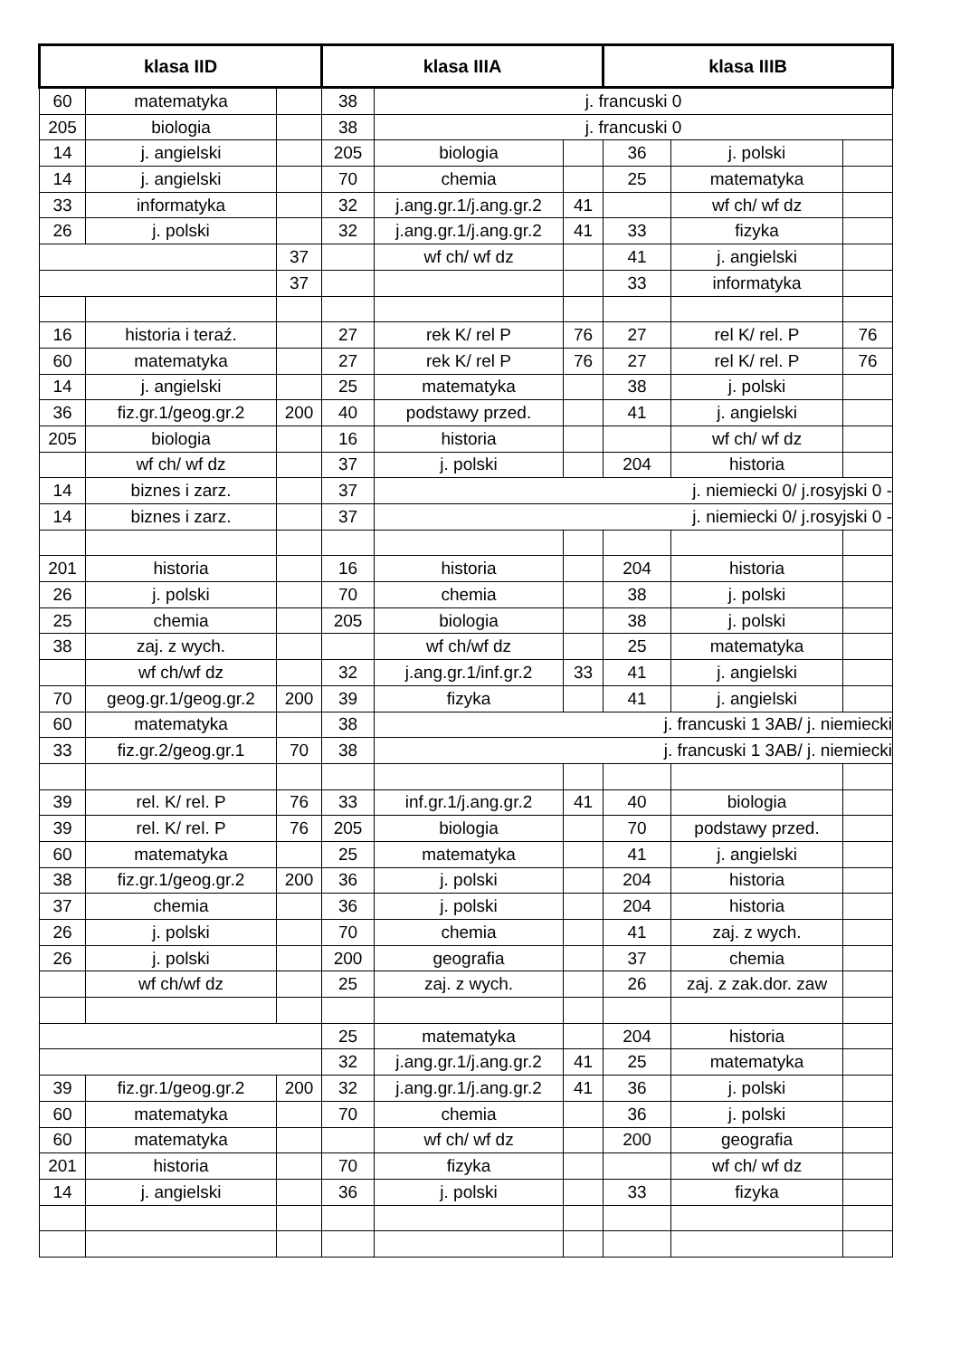| klasa IID | | | klasa IIIA | | | klasa IIIB | | |
| --- | --- | --- | --- | --- | --- | --- | --- | --- |
| 60 | matematyka | | 38 | j. francuski 0 | | | | |
| 205 | biologia | | 38 | j. francuski 0 | | | | |
| 14 | j. angielski | | 205 | biologia | | 36 | j. polski | |
| 14 | j. angielski | | 70 | chemia | | 25 | matematyka | |
| 33 | informatyka | | 32 | j.ang.gr.1/j.ang.gr.2 | 41 | | wf ch/ wf dz | |
| 26 | j. polski | | 32 | j.ang.gr.1/j.ang.gr.2 | 41 | 33 | fizyka | |
| | | 37 | | wf ch/ wf dz | | 41 | j. angielski | |
| | | 37 | | | | 33 | informatyka | |
| 16 | historia i teraź. | | 27 | rek K/ rel P | 76 | 27 | rel K/ rel. P | 76 |
| 60 | matematyka | | 27 | rek K/ rel P | 76 | 27 | rel K/ rel. P | 76 |
| 14 | j. angielski | | 25 | matematyka | | 38 | j. polski | |
| 36 | fiz.gr.1/geog.gr.2 | 200 | 40 | podstawy przed. | | 41 | j. angielski | |
| 205 | biologia | | 16 | historia | | | wf ch/ wf dz | |
| | wf ch/ wf dz | | 37 | j. polski | | 204 | historia | |
| 14 | biznes i zarz. | | 37 | j. niemiecki 0/ j.rosyjski 0 - | | | | |
| 14 | biznes i zarz. | | 37 | j. niemiecki 0/ j.rosyjski 0 - | | | | |
| 201 | historia | | 16 | historia | | 204 | historia | |
| 26 | j. polski | | 70 | chemia | | 38 | j. polski | |
| 25 | chemia | | 205 | biologia | | 38 | j. polski | |
| 38 | zaj. z wych. | | | wf ch/wf dz | | 25 | matematyka | |
| | wf ch/wf dz | | 32 | j.ang.gr.1/inf.gr.2 | 33 | 41 | j. angielski | |
| 70 | geog.gr.1/geog.gr.2 | 200 | 39 | fizyka | | 41 | j. angielski | |
| 60 | matematyka | | 38 | j. francuski 1 3AB/ j. niemiecki | | | | |
| 33 | fiz.gr.2/geog.gr.1 | 70 | 38 | j. francuski 1 3AB/ j. niemiecki | | | | |
| 39 | rel. K/ rel. P | 76 | 33 | inf.gr.1/j.ang.gr.2 | 41 | 40 | biologia | |
| 39 | rel. K/ rel. P | 76 | 205 | biologia | | 70 | podstawy przed. | |
| 60 | matematyka | | 25 | matematyka | | 41 | j. angielski | |
| 38 | fiz.gr.1/geog.gr.2 | 200 | 36 | j. polski | | 204 | historia | |
| 37 | chemia | | 36 | j. polski | | 204 | historia | |
| 26 | j. polski | | 70 | chemia | | 41 | zaj. z wych. | |
| 26 | j. polski | | 200 | geografia | | 37 | chemia | |
| | wf ch/wf dz | | 25 | zaj. z wych. | | 26 | zaj. z zak.dor. zaw | |
| | | | 25 | matematyka | | 204 | historia | |
| | | | 32 | j.ang.gr.1/j.ang.gr.2 | 41 | 25 | matematyka | |
| 39 | fiz.gr.1/geog.gr.2 | 200 | 32 | j.ang.gr.1/j.ang.gr.2 | 41 | 36 | j. polski | |
| 60 | matematyka | | 70 | chemia | | 36 | j. polski | |
| 60 | matematyka | | | wf ch/ wf dz | | 200 | geografia | |
| 201 | historia | | 70 | fizyka | | | wf ch/ wf dz | |
| 14 | j. angielski | | 36 | j. polski | | 33 | fizyka | |